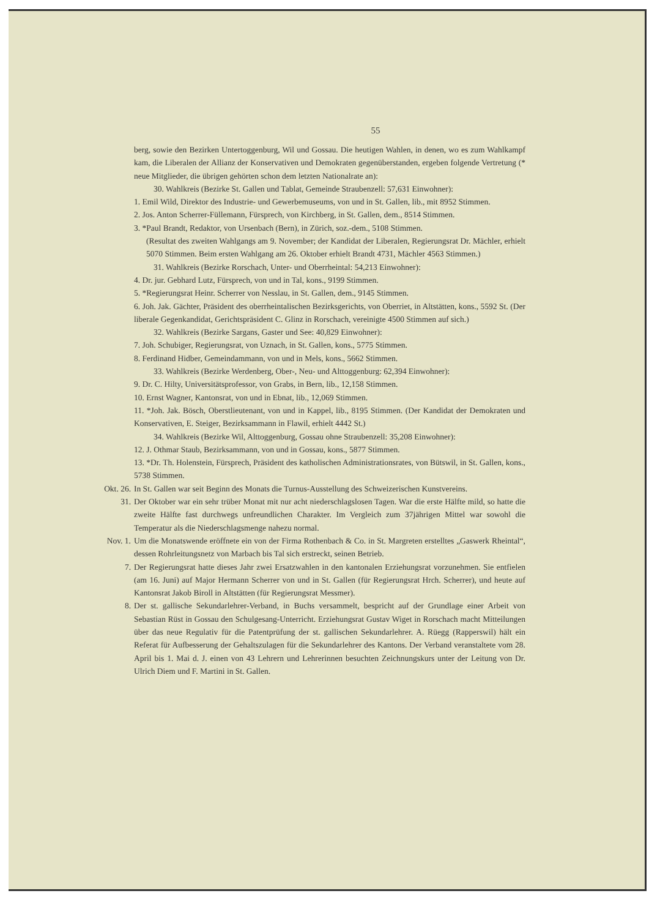55
berg, sowie den Bezirken Untertoggenburg, Wil und Gossau. Die heutigen Wahlen, in denen, wo es zum Wahlkampf kam, die Liberalen der Allianz der Konservativen und Demokraten gegenüberstanden, ergeben folgende Vertretung (* neue Mitglieder, die übrigen gehörten schon dem letzten Nationalrate an):
30. Wahlkreis (Bezirke St. Gallen und Tablat, Gemeinde Straubenzell: 57,631 Einwohner):
1. Emil Wild, Direktor des Industrie- und Gewerbemuseums, von und in St. Gallen, lib., mit 8952 Stimmen.
2. Jos. Anton Scherrer-Füllemann, Fürsprech, von Kirchberg, in St. Gallen, dem., 8514 Stimmen.
3. *Paul Brandt, Redaktor, von Ursenbach (Bern), in Zürich, soz.-dem., 5108 Stimmen.
(Resultat des zweiten Wahlgangs am 9. November; der Kandidat der Liberalen, Regierungsrat Dr. Mächler, erhielt 5070 Stimmen. Beim ersten Wahlgang am 26. Oktober erhielt Brandt 4731, Mächler 4563 Stimmen.)
31. Wahlkreis (Bezirke Rorschach, Unter- und Oberrheintal: 54,213 Einwohner):
4. Dr. jur. Gebhard Lutz, Fürsprech, von und in Tal, kons., 9199 Stimmen.
5. *Regierungsrat Heinr. Scherrer von Nesslau, in St. Gallen, dem., 9145 Stimmen.
6. Joh. Jak. Gächter, Präsident des oberrheintalischen Bezirksgerichts, von Oberriet, in Altstätten, kons., 5592 St. (Der liberale Gegenkandidat, Gerichtspräsident C. Glinz in Rorschach, vereinigte 4500 Stimmen auf sich.)
32. Wahlkreis (Bezirke Sargans, Gaster und See: 40,829 Einwohner):
7. Joh. Schubiger, Regierungsrat, von Uznach, in St. Gallen, kons., 5775 Stimmen.
8. Ferdinand Hidber, Gemeindammann, von und in Mels, kons., 5662 Stimmen.
33. Wahlkreis (Bezirke Werdenberg, Ober-, Neu- und Alttoggenburg: 62,394 Einwohner):
9. Dr. C. Hilty, Universitätsprofessor, von Grabs, in Bern, lib., 12,158 Stimmen.
10. Ernst Wagner, Kantonsrat, von und in Ebnat, lib., 12,069 Stimmen.
11. *Joh. Jak. Bösch, Oberstlieutenant, von und in Kappel, lib., 8195 Stimmen. (Der Kandidat der Demokraten und Konservativen, E. Steiger, Bezirksammann in Flawil, erhielt 4442 St.)
34. Wahlkreis (Bezirke Wil, Alttoggenburg, Gossau ohne Straubenzell: 35,208 Einwohner):
12. J. Othmar Staub, Bezirksammann, von und in Gossau, kons., 5877 Stimmen.
13. *Dr. Th. Holenstein, Fürsprech, Präsident des katholischen Administrationsrates, von Bütswil, in St. Gallen, kons., 5738 Stimmen.
Okt. 26.
In St. Gallen war seit Beginn des Monats die Turnus-Ausstellung des Schweizerischen Kunstvereins.
31. Der Oktober war ein sehr trüber Monat mit nur acht niederschlagslosen Tagen. War die erste Hälfte mild, so hatte die zweite Hälfte fast durchwegs unfreundlichen Charakter. Im Vergleich zum 37jährigen Mittel war sowohl die Temperatur als die Niederschlagsmenge nahezu normal.
Nov. 1. Um die Monatswende eröffnete ein von der Firma Rothenbach & Co. in St. Margreten erstelltes „Gaswerk Rheintal“, dessen Rohrleitungsnetz von Marbach bis Tal sich erstreckt, seinen Betrieb.
7. Der Regierungsrat hatte dieses Jahr zwei Ersatzwahlen in den kantonalen Erziehungsrat vorzunehmen. Sie entfielen (am 16. Juni) auf Major Hermann Scherrer von und in St. Gallen (für Regierungsrat Hrch. Scherrer), und heute auf Kantonsrat Jakob Biroll in Altstätten (für Regierungsrat Messmer).
8. Der st. gallische Sekundarlehrer-Verband, in Buchs versammelt, bespricht auf der Grundlage einer Arbeit von Sebastian Rüst in Gossau den Schulgesang-Unterricht. Erziehungsrat Gustav Wiget in Rorschach macht Mitteilungen über das neue Regulativ für die Patentprüfung der st. gallischen Sekundarlehrer. A. Rüegg (Rapperswil) hält ein Referat für Aufbesserung der Gehaltszulagen für die Sekundarlehrer des Kantons. Der Verband veranstaltete vom 28. April bis 1. Mai d. J. einen von 43 Lehrern und Lehrerinnen besuchten Zeichnungskurs unter der Leitung von Dr. Ulrich Diem und F. Martini in St. Gallen.